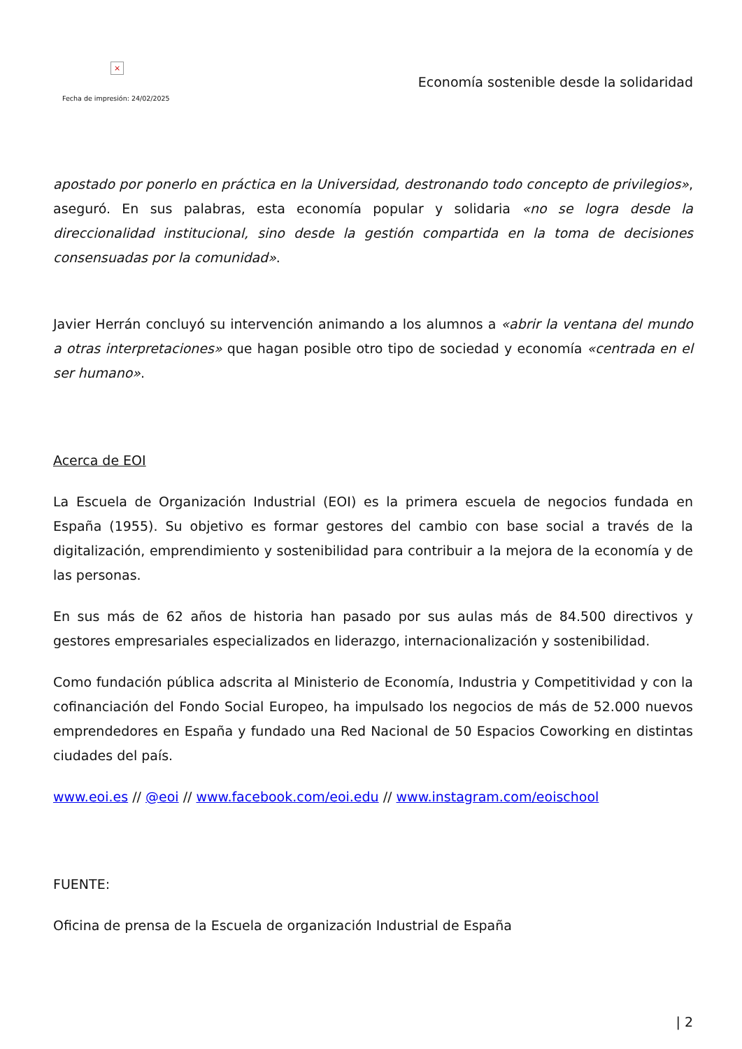×
Fecha de impresión: 24/02/2025
Economía sostenible desde la solidaridad
apostado por ponerlo en práctica en la Universidad, destronando todo concepto de privilegios», aseguró. En sus palabras, esta economía popular y solidaria «no se logra desde la direccionalidad institucional, sino desde la gestión compartida en la toma de decisiones consensuadas por la comunidad».
Javier Herrán concluyó su intervención animando a los alumnos a «abrir la ventana del mundo a otras interpretaciones» que hagan posible otro tipo de sociedad y economía «centrada en el ser humano».
Acerca de EOI
La Escuela de Organización Industrial (EOI) es la primera escuela de negocios fundada en España (1955). Su objetivo es formar gestores del cambio con base social a través de la digitalización, emprendimiento y sostenibilidad para contribuir a la mejora de la economía y de las personas.
En sus más de 62 años de historia han pasado por sus aulas más de 84.500 directivos y gestores empresariales especializados en liderazgo, internacionalización y sostenibilidad.
Como fundación pública adscrita al Ministerio de Economía, Industria y Competitividad y con la cofinanciación del Fondo Social Europeo, ha impulsado los negocios de más de 52.000 nuevos emprendedores en España y fundado una Red Nacional de 50 Espacios Coworking en distintas ciudades del país.
www.eoi.es // @eoi // www.facebook.com/eoi.edu // www.instagram.com/eoischool
FUENTE:
Oficina de prensa de la Escuela de organización Industrial de España
| 2